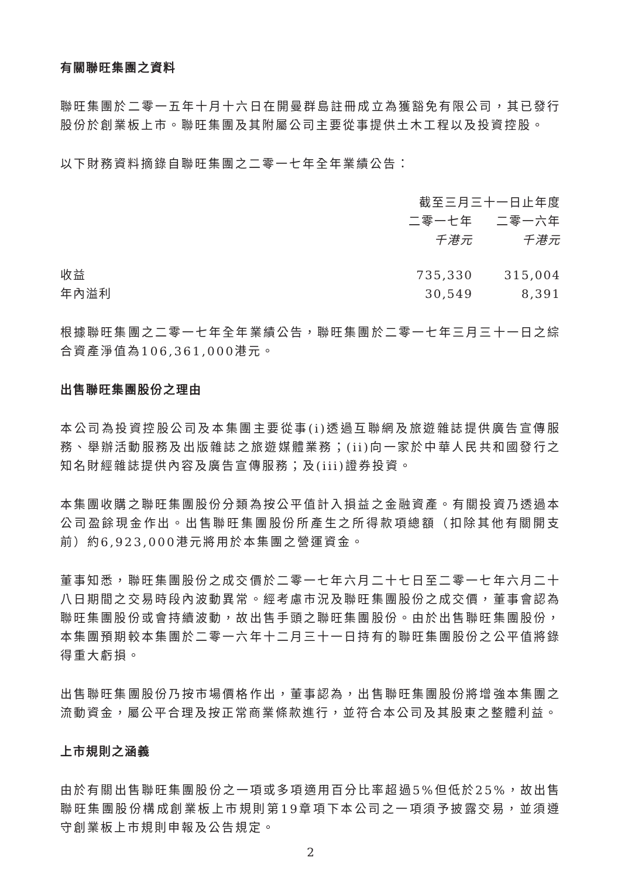有關聯旺集團之資料
聯旺集團於二零一五年十月十六日在開曼群島註冊成立為獲豁免有限公司，其已發行股份於創業板上市。聯旺集團及其附屬公司主要從事提供土木工程以及投資控股。
以下財務資料摘錄自聯旺集團之二零一七年全年業績公告：
| | 截至三月三十一日止年度 | |
| --- | --- | --- |
| | 二零一七年 | 二零一六年 |
| | 千港元 | 千港元 |
| 收益 | 735,330 | 315,004 |
| 年內溢利 | 30,549 | 8,391 |
根據聯旺集團之二零一七年全年業績公告，聯旺集團於二零一七年三月三十一日之綜合資產淨值為106,361,000港元。
出售聯旺集團股份之理由
本公司為投資控股公司及本集團主要從事(i)透過互聯網及旅遊雜誌提供廣告宣傳服務、舉辦活動服務及出版雜誌之旅遊媒體業務；(ii)向一家於中華人民共和國發行之知名財經雜誌提供內容及廣告宣傳服務；及(iii)證券投資。
本集團收購之聯旺集團股份分類為按公平值計入損益之金融資產。有關投資乃透過本公司盈餘現金作出。出售聯旺集團股份所產生之所得款項總額（扣除其他有關開支前）約6,923,000港元將用於本集團之營運資金。
董事知悉，聯旺集團股份之成交價於二零一七年六月二十七日至二零一七年六月二十八日期間之交易時段內波動異常。經考慮市況及聯旺集團股份之成交價，董事會認為聯旺集團股份或會持續波動，故出售手頭之聯旺集團股份。由於出售聯旺集團股份，本集團預期較本集團於二零一六年十二月三十一日持有的聯旺集團股份之公平值將錄得重大虧損。
出售聯旺集團股份乃按市場價格作出，董事認為，出售聯旺集團股份將增強本集團之流動資金，屬公平合理及按正常商業條款進行，並符合本公司及其股東之整體利益。
上市規則之涵義
由於有關出售聯旺集團股份之一項或多項適用百分比率超過5%但低於25%，故出售聯旺集團股份構成創業板上市規則第19章項下本公司之一項須予披露交易，並須遵守創業板上市規則申報及公告規定。
2